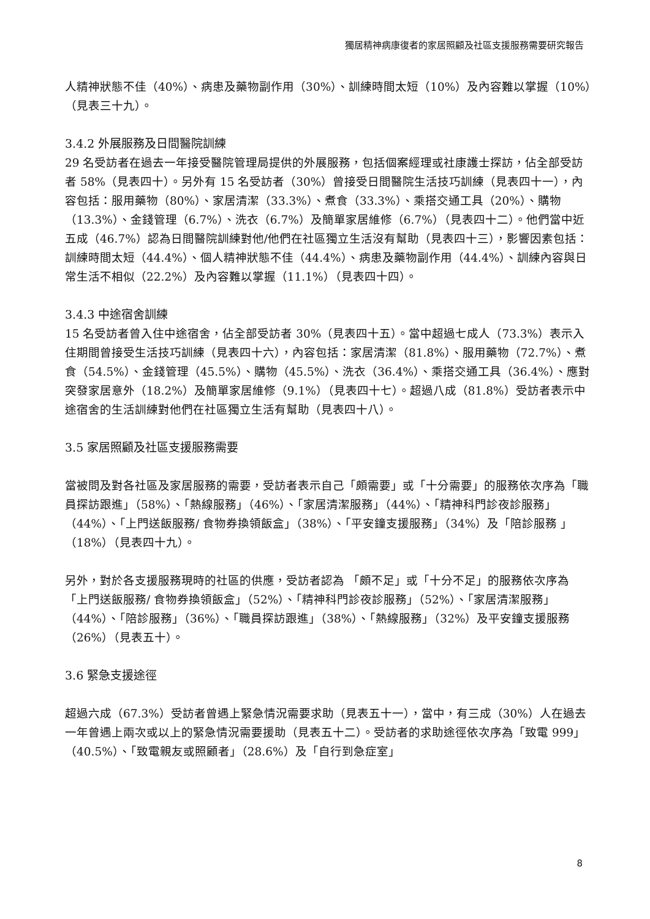獨居精神病康復者的家居照顧及社區支援服務需要研究報告
人精神狀態不佳（40%）、病患及藥物副作用（30%）、訓練時間太短（10%）及內容難以掌握（10%）（見表三十九）。
3.4.2 外展服務及日間醫院訓練
29 名受訪者在過去一年接受醫院管理局提供的外展服務，包括個案經理或社康護士探訪，佔全部受訪者 58%（見表四十）。另外有 15 名受訪者（30%）曾接受日間醫院生活技巧訓練（見表四十一），內容包括：服用藥物（80%）、家居清潔（33.3%）、煮食（33.3%）、乘搭交通工具（20%）、購物（13.3%）、金錢管理（6.7%）、洗衣（6.7%）及簡單家居維修（6.7%）（見表四十二）。他們當中近五成（46.7%）認為日間醫院訓練對他/他們在社區獨立生活沒有幫助（見表四十三），影響因素包括：訓練時間太短（44.4%）、個人精神狀態不佳（44.4%）、病患及藥物副作用（44.4%）、訓練內容與日常生活不相似（22.2%）及內容難以掌握（11.1%）（見表四十四）。
3.4.3 中途宿舍訓練
15 名受訪者曾入住中途宿舍，佔全部受訪者 30%（見表四十五）。當中超過七成人（73.3%）表示入住期間曾接受生活技巧訓練（見表四十六），內容包括：家居清潔（81.8%）、服用藥物（72.7%）、煮食（54.5%）、金錢管理（45.5%）、購物（45.5%）、洗衣（36.4%）、乘搭交通工具（36.4%）、應對突發家居意外（18.2%）及簡單家居維修（9.1%）（見表四十七）。超過八成（81.8%）受訪者表示中途宿舍的生活訓練對他們在社區獨立生活有幫助（見表四十八）。
3.5 家居照顧及社區支援服務需要
當被問及對各社區及家居服務的需要，受訪者表示自己「頗需要」或「十分需要」的服務依次序為「職員探訪跟進」（58%）、「熱線服務」（46%）、「家居清潔服務」（44%）、「精神科門診夜診服務」（44%）、「上門送飯服務/ 食物券換領飯盒」（38%）、「平安鐘支援服務」（34%）及「陪診服務 」（18%）（見表四十九）。
另外，對於各支援服務現時的社區的供應，受訪者認為 「頗不足」或「十分不足」的服務依次序為「上門送飯服務/ 食物券換領飯盒」（52%）、「精神科門診夜診服務」（52%）、「家居清潔服務」（44%）、「陪診服務」（36%）、「職員探訪跟進」（38%）、「熱線服務」（32%）及平安鐘支援服務（26%）（見表五十）。
3.6 緊急支援途徑
超過六成（67.3%）受訪者曾遇上緊急情況需要求助（見表五十一），當中，有三成（30%）人在過去一年曾遇上兩次或以上的緊急情況需要援助（見表五十二）。受訪者的求助途徑依次序為「致電 999」（40.5%）、「致電親友或照顧者」（28.6%）及「自行到急症室」
8